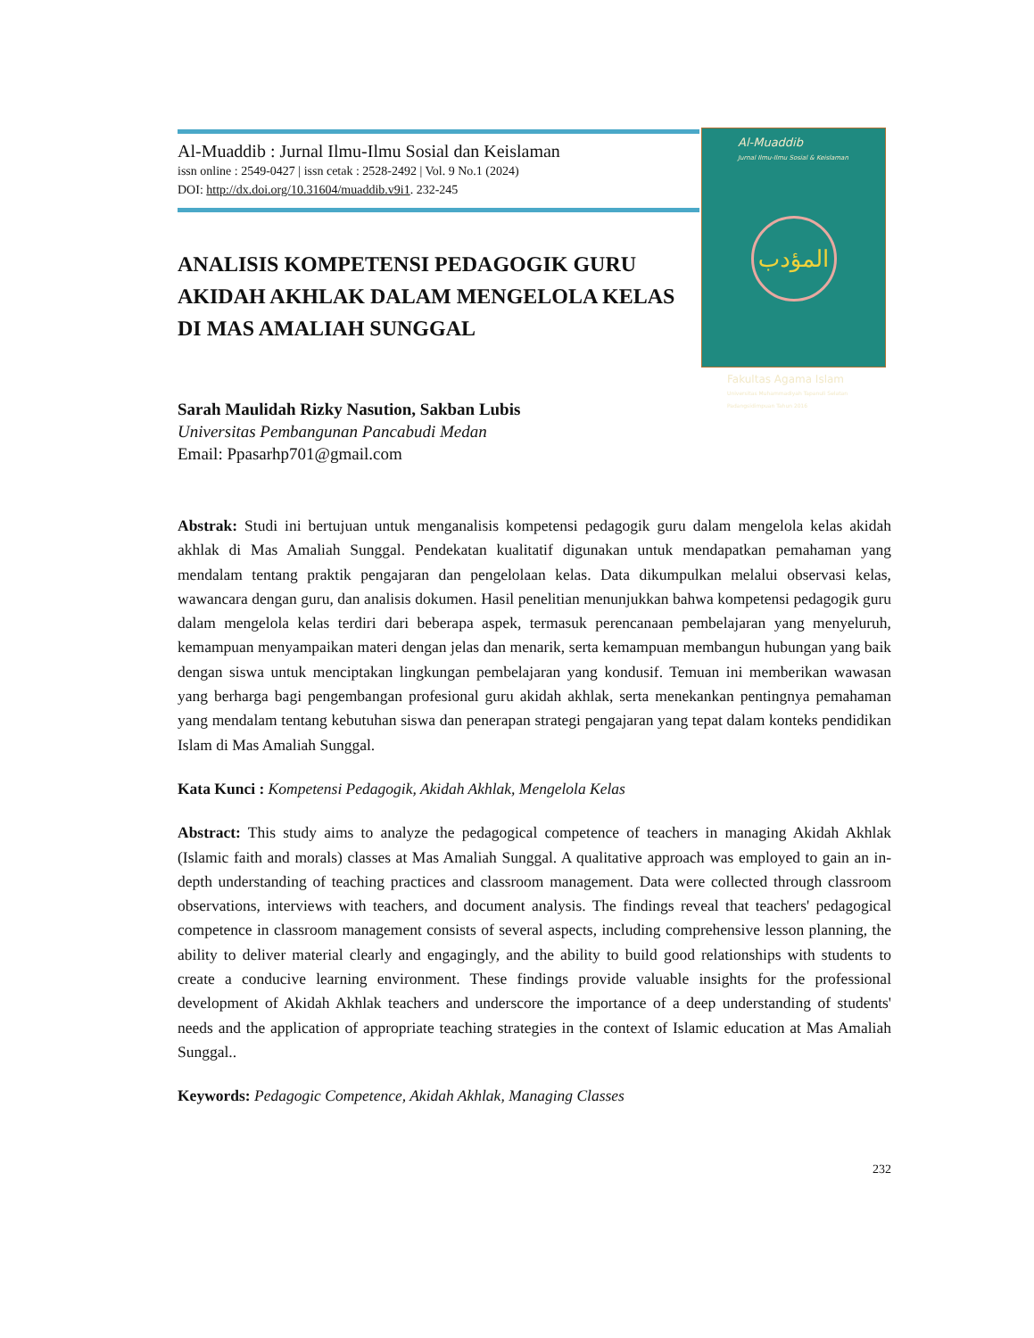Al-Muaddib
Jurnal Ilmu-Ilmu Sosial & Keislaman
المؤدب
Fakultas Agama Islam
Universitas Muhammadiyah Tapanuli Selatan Padangsidimpuan Tahun 2016
Al-Muaddib : Jurnal Ilmu-Ilmu Sosial dan Keislaman
issn online : 2549-0427 | issn cetak : 2528-2492 | Vol. 9 No.1 (2024)
DOI: http://dx.doi.org/10.31604/muaddib.v9i1. 232-245
ANALISIS KOMPETENSI PEDAGOGIK GURU AKIDAH AKHLAK DALAM MENGELOLA KELAS DI MAS AMALIAH SUNGGAL
Sarah Maulidah Rizky Nasution, Sakban Lubis
Universitas Pembangunan Pancabudi Medan
Email: Ppasarhp701@gmail.com
Abstrak: Studi ini bertujuan untuk menganalisis kompetensi pedagogik guru dalam mengelola kelas akidah akhlak di Mas Amaliah Sunggal. Pendekatan kualitatif digunakan untuk mendapatkan pemahaman yang mendalam tentang praktik pengajaran dan pengelolaan kelas. Data dikumpulkan melalui observasi kelas, wawancara dengan guru, dan analisis dokumen. Hasil penelitian menunjukkan bahwa kompetensi pedagogik guru dalam mengelola kelas terdiri dari beberapa aspek, termasuk perencanaan pembelajaran yang menyeluruh, kemampuan menyampaikan materi dengan jelas dan menarik, serta kemampuan membangun hubungan yang baik dengan siswa untuk menciptakan lingkungan pembelajaran yang kondusif. Temuan ini memberikan wawasan yang berharga bagi pengembangan profesional guru akidah akhlak, serta menekankan pentingnya pemahaman yang mendalam tentang kebutuhan siswa dan penerapan strategi pengajaran yang tepat dalam konteks pendidikan Islam di Mas Amaliah Sunggal.
Kata Kunci : Kompetensi Pedagogik, Akidah Akhlak, Mengelola Kelas
Abstract: This study aims to analyze the pedagogical competence of teachers in managing Akidah Akhlak (Islamic faith and morals) classes at Mas Amaliah Sunggal. A qualitative approach was employed to gain an in-depth understanding of teaching practices and classroom management. Data were collected through classroom observations, interviews with teachers, and document analysis. The findings reveal that teachers' pedagogical competence in classroom management consists of several aspects, including comprehensive lesson planning, the ability to deliver material clearly and engagingly, and the ability to build good relationships with students to create a conducive learning environment. These findings provide valuable insights for the professional development of Akidah Akhlak teachers and underscore the importance of a deep understanding of students' needs and the application of appropriate teaching strategies in the context of Islamic education at Mas Amaliah Sunggal..
Keywords: Pedagogic Competence, Akidah Akhlak, Managing Classes
232